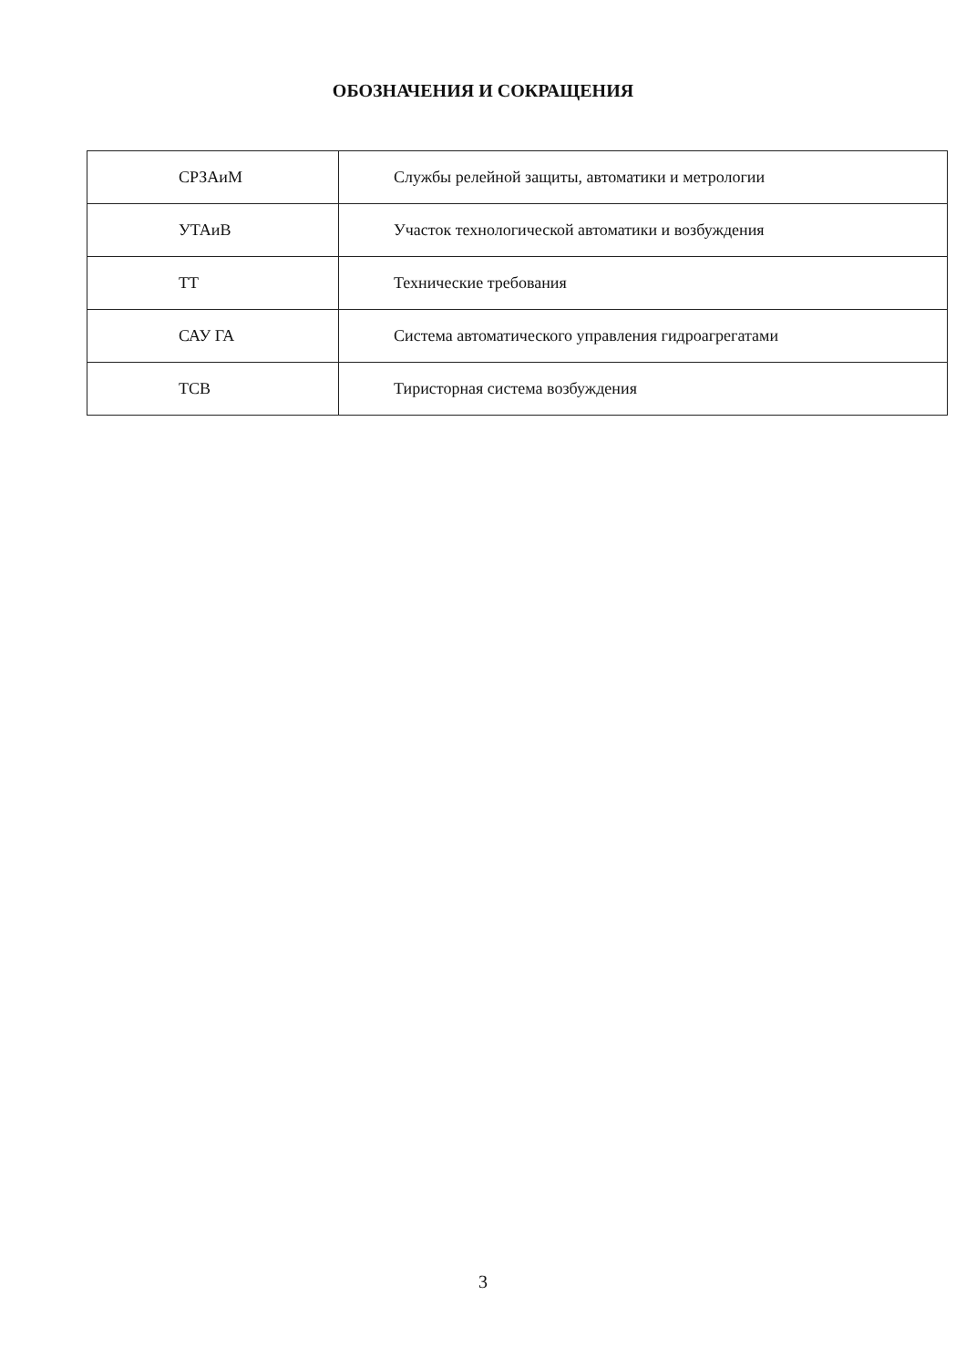ОБОЗНАЧЕНИЯ И СОКРАЩЕНИЯ
| СРЗАиМ | Службы релейной защиты, автоматики и метрологии |
| УТАиВ | Участок технологической автоматики и возбуждения |
| ТТ | Технические требования |
| САУ ГА | Система автоматического управления гидроагрегатами |
| ТСВ | Тиристорная система возбуждения |
3